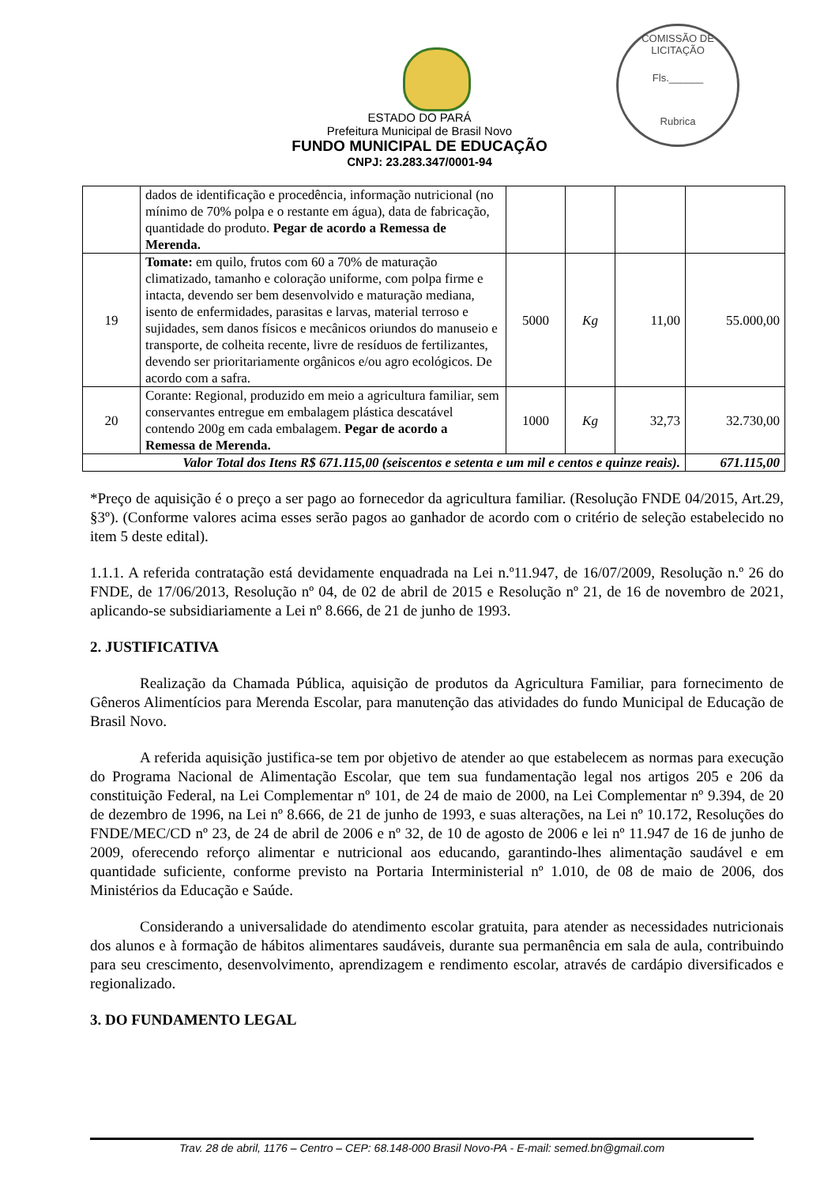COMISSÃO DE LICITAÇÃO
Fls.______
Rubrica
ESTADO DO PARÁ
Prefeitura Municipal de Brasil Novo
FUNDO MUNICIPAL DE EDUCAÇÃO
CNPJ: 23.283.347/0001-94
| | dados de identificação e procedência, informação nutricional (no mínimo de 70% polpa e o restante em água), data de fabricação, quantidade do produto. Pegar de acordo a Remessa de Merenda. | | | | |
| 19 | Tomate: em quilo, frutos com 60 a 70% de maturação climatizado, tamanho e coloração uniforme, com polpa firme e intacta, devendo ser bem desenvolvido e maturação mediana, isento de enfermidades, parasitas e larvas, material terroso e sujidades, sem danos físicos e mecânicos oriundos do manuseio e transporte, de colheita recente, livre de resíduos de fertilizantes, devendo ser prioritariamente orgânicos e/ou agro ecológicos. De acordo com a safra. | 5000 | Kg | 11,00 | 55.000,00 |
| 20 | Corante: Regional, produzido em meio a agricultura familiar, sem conservantes entregue em embalagem plástica descatável contendo 200g em cada embalagem. Pegar de acordo a Remessa de Merenda. | 1000 | Kg | 32,73 | 32.730,00 |
| Valor Total dos Itens R$ 671.115,00 (seiscentos e setenta e um mil e centos e quinze reais). | | | | | 671.115,00 |
*Preço de aquisição é o preço a ser pago ao fornecedor da agricultura familiar. (Resolução FNDE 04/2015, Art.29, §3º). (Conforme valores acima esses serão pagos ao ganhador de acordo com o critério de seleção estabelecido no item 5 deste edital).
1.1.1. A referida contratação está devidamente enquadrada na Lei n.º11.947, de 16/07/2009, Resolução n.º 26 do FNDE, de 17/06/2013, Resolução nº 04, de 02 de abril de 2015 e Resolução nº 21, de 16 de novembro de 2021, aplicando-se subsidiariamente a Lei nº 8.666, de 21 de junho de 1993.
2. JUSTIFICATIVA
Realização da Chamada Pública, aquisição de produtos da Agricultura Familiar, para fornecimento de Gêneros Alimentícios para Merenda Escolar, para manutenção das atividades do fundo Municipal de Educação de Brasil Novo.
A referida aquisição justifica-se tem por objetivo de atender ao que estabelecem as normas para execução do Programa Nacional de Alimentação Escolar, que tem sua fundamentação legal nos artigos 205 e 206 da constituição Federal, na Lei Complementar nº 101, de 24 de maio de 2000, na Lei Complementar nº 9.394, de 20 de dezembro de 1996, na Lei nº 8.666, de 21 de junho de 1993, e suas alterações, na Lei nº 10.172, Resoluções do FNDE/MEC/CD nº 23, de 24 de abril de 2006 e nº 32, de 10 de agosto de 2006 e lei nº 11.947 de 16 de junho de 2009, oferecendo reforço alimentar e nutricional aos educando, garantindo-lhes alimentação saudável e em quantidade suficiente, conforme previsto na Portaria Interministerial nº 1.010, de 08 de maio de 2006, dos Ministérios da Educação e Saúde.
Considerando a universalidade do atendimento escolar gratuita, para atender as necessidades nutricionais dos alunos e à formação de hábitos alimentares saudáveis, durante sua permanência em sala de aula, contribuindo para seu crescimento, desenvolvimento, aprendizagem e rendimento escolar, através de cardápio diversificados e regionalizado.
3. DO FUNDAMENTO LEGAL
Trav. 28 de abril, 1176 – Centro – CEP: 68.148-000 Brasil Novo-PA - E-mail: semed.bn@gmail.com